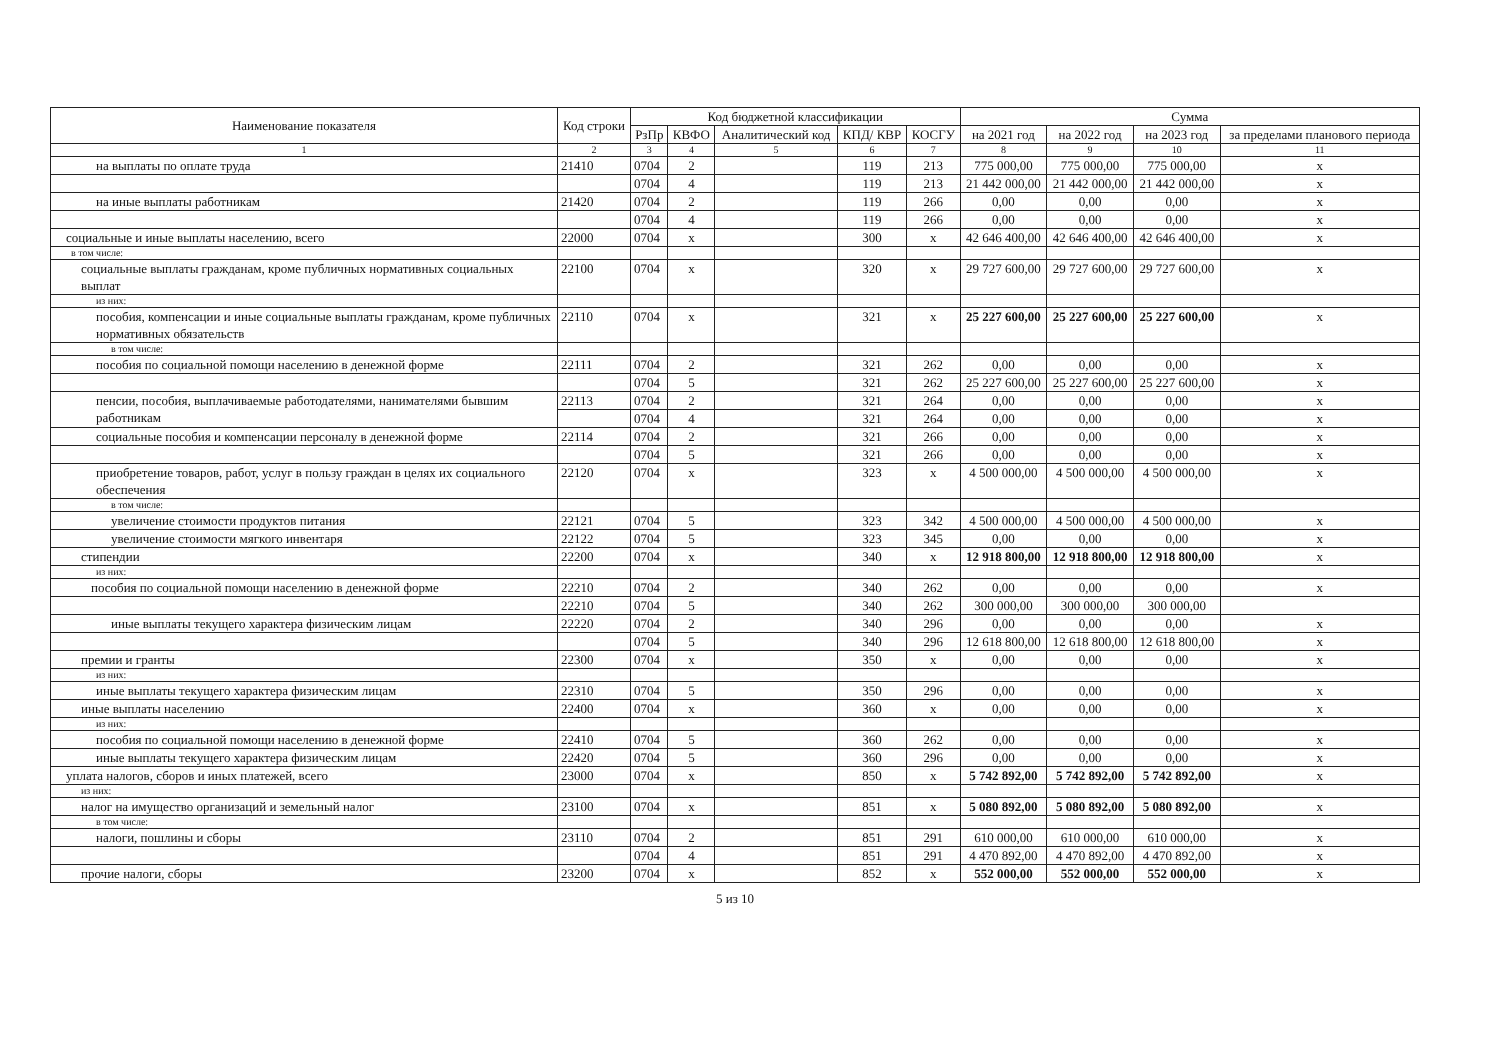| Наименование показателя | Код строки | Код бюджетной классификации | | | | | Сумма | | | |
| --- | --- | --- | --- | --- | --- | --- | --- | --- | --- | --- |
| | | РзПр | КВФО | Аналитический код | КПД/ КВР | КОСГУ | на 2021 год | на 2022 год | на 2023 год | за пределами планового периода |
| 1 | 2 | 3 | 4 | 5 | 6 | 7 | 8 | 9 | 10 | 11 |
| на выплаты по оплате труда | 21410 | 0704 | 2 | | 119 | 213 | 775 000,00 | 775 000,00 | 775 000,00 | х |
| | | 0704 | 4 | | 119 | 213 | 21 442 000,00 | 21 442 000,00 | 21 442 000,00 | х |
| на иные выплаты работникам | 21420 | 0704 | 2 | | 119 | 266 | 0,00 | 0,00 | 0,00 | х |
| | | 0704 | 4 | | 119 | 266 | 0,00 | 0,00 | 0,00 | х |
| социальные и иные выплаты населению, всего | 22000 | 0704 | х | | 300 | х | 42 646 400,00 | 42 646 400,00 | 42 646 400,00 | х |
| в том числе: | | | | | | | | | | |
| социальные выплаты гражданам, кроме публичных нормативных социальных выплат | 22100 | 0704 | х | | 320 | х | 29 727 600,00 | 29 727 600,00 | 29 727 600,00 | х |
| из них: | | | | | | | | | | |
| пособия, компенсации и иные социальные выплаты гражданам, кроме публичных нормативных обязательств | 22110 | 0704 | х | | 321 | х | 25 227 600,00 | 25 227 600,00 | 25 227 600,00 | х |
| в том числе: | | | | | | | | | | |
| пособия по социальной помощи населению в денежной форме | 22111 | 0704 | 2 | | 321 | 262 | 0,00 | 0,00 | 0,00 | х |
| | | 0704 | 5 | | 321 | 262 | 25 227 600,00 | 25 227 600,00 | 25 227 600,00 | х |
| пенсии, пособия, выплачиваемые работодателями, нанимателями бывшим работникам | 22113 | 0704 | 2 | | 321 | 264 | 0,00 | 0,00 | 0,00 | х |
| | | 0704 | 4 | | 321 | 264 | 0,00 | 0,00 | 0,00 | х |
| социальные пособия и компенсации персоналу в денежной форме | 22114 | 0704 | 2 | | 321 | 266 | 0,00 | 0,00 | 0,00 | х |
| | | 0704 | 5 | | 321 | 266 | 0,00 | 0,00 | 0,00 | х |
| приобретение товаров, работ, услуг в пользу граждан в целях их социального обеспечения | 22120 | 0704 | х | | 323 | х | 4 500 000,00 | 4 500 000,00 | 4 500 000,00 | х |
| в том числе: | | | | | | | | | | |
| увеличение стоимости продуктов питания | 22121 | 0704 | 5 | | 323 | 342 | 4 500 000,00 | 4 500 000,00 | 4 500 000,00 | х |
| увеличение стоимости мягкого инвентаря | 22122 | 0704 | 5 | | 323 | 345 | 0,00 | 0,00 | 0,00 | х |
| стипендии | 22200 | 0704 | х | | 340 | х | 12 918 800,00 | 12 918 800,00 | 12 918 800,00 | х |
| из них: | | | | | | | | | | |
| пособия по социальной помощи населению в денежной форме | 22210 | 0704 | 2 | | 340 | 262 | 0,00 | 0,00 | 0,00 | х |
| | 22210 | 0704 | 5 | | 340 | 262 | 300 000,00 | 300 000,00 | 300 000,00 | |
| иные выплаты текущего характера физическим лицам | 22220 | 0704 | 2 | | 340 | 296 | 0,00 | 0,00 | 0,00 | х |
| | | 0704 | 5 | | 340 | 296 | 12 618 800,00 | 12 618 800,00 | 12 618 800,00 | х |
| премии и гранты | 22300 | 0704 | х | | 350 | х | 0,00 | 0,00 | 0,00 | х |
| из них: | | | | | | | | | | |
| иные выплаты текущего характера физическим лицам | 22310 | 0704 | 5 | | 350 | 296 | 0,00 | 0,00 | 0,00 | х |
| иные выплаты населению | 22400 | 0704 | х | | 360 | х | 0,00 | 0,00 | 0,00 | х |
| из них: | | | | | | | | | | |
| пособия по социальной помощи населению в денежной форме | 22410 | 0704 | 5 | | 360 | 262 | 0,00 | 0,00 | 0,00 | х |
| иные выплаты текущего характера физическим лицам | 22420 | 0704 | 5 | | 360 | 296 | 0,00 | 0,00 | 0,00 | х |
| уплата налогов, сборов и иных платежей, всего | 23000 | 0704 | х | | 850 | х | 5 742 892,00 | 5 742 892,00 | 5 742 892,00 | х |
| из них: | | | | | | | | | | |
| налог на имущество организаций и земельный налог | 23100 | 0704 | х | | 851 | х | 5 080 892,00 | 5 080 892,00 | 5 080 892,00 | х |
| в том числе: | | | | | | | | | | |
| налоги, пошлины и сборы | 23110 | 0704 | 2 | | 851 | 291 | 610 000,00 | 610 000,00 | 610 000,00 | х |
| | | 0704 | 4 | | 851 | 291 | 4 470 892,00 | 4 470 892,00 | 4 470 892,00 | х |
| прочие налоги, сборы | 23200 | 0704 | х | | 852 | х | 552 000,00 | 552 000,00 | 552 000,00 | х |
5 из 10